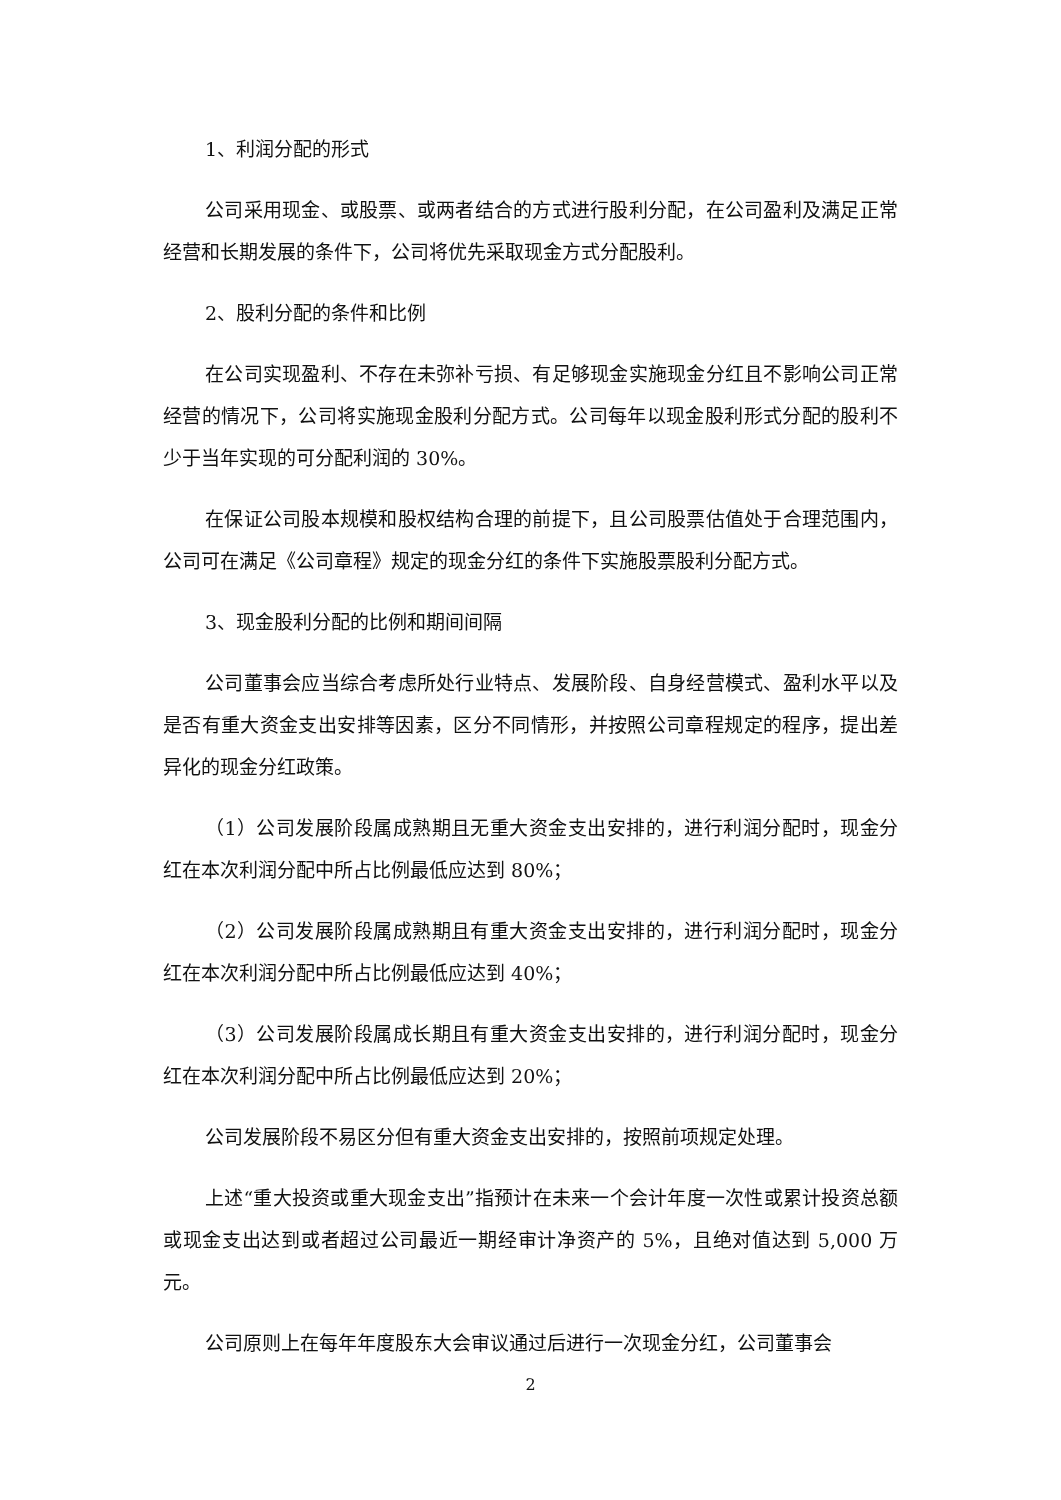1、利润分配的形式
公司采用现金、或股票、或两者结合的方式进行股利分配，在公司盈利及满足正常经营和长期发展的条件下，公司将优先采取现金方式分配股利。
2、股利分配的条件和比例
在公司实现盈利、不存在未弥补亏损、有足够现金实施现金分红且不影响公司正常经营的情况下，公司将实施现金股利分配方式。公司每年以现金股利形式分配的股利不少于当年实现的可分配利润的 30%。
在保证公司股本规模和股权结构合理的前提下，且公司股票估值处于合理范围内，公司可在满足《公司章程》规定的现金分红的条件下实施股票股利分配方式。
3、现金股利分配的比例和期间间隔
公司董事会应当综合考虑所处行业特点、发展阶段、自身经营模式、盈利水平以及是否有重大资金支出安排等因素，区分不同情形，并按照公司章程规定的程序，提出差异化的现金分红政策。
（1）公司发展阶段属成熟期且无重大资金支出安排的，进行利润分配时，现金分红在本次利润分配中所占比例最低应达到 80%；
（2）公司发展阶段属成熟期且有重大资金支出安排的，进行利润分配时，现金分红在本次利润分配中所占比例最低应达到 40%；
（3）公司发展阶段属成长期且有重大资金支出安排的，进行利润分配时，现金分红在本次利润分配中所占比例最低应达到 20%；
公司发展阶段不易区分但有重大资金支出安排的，按照前项规定处理。
上述“重大投资或重大现金支出”指预计在未来一个会计年度一次性或累计投资总额或现金支出达到或者超过公司最近一期经审计净资产的 5%，且绝对值达到 5,000 万元。
公司原则上在每年年度股东大会审议通过后进行一次现金分红，公司董事会
2